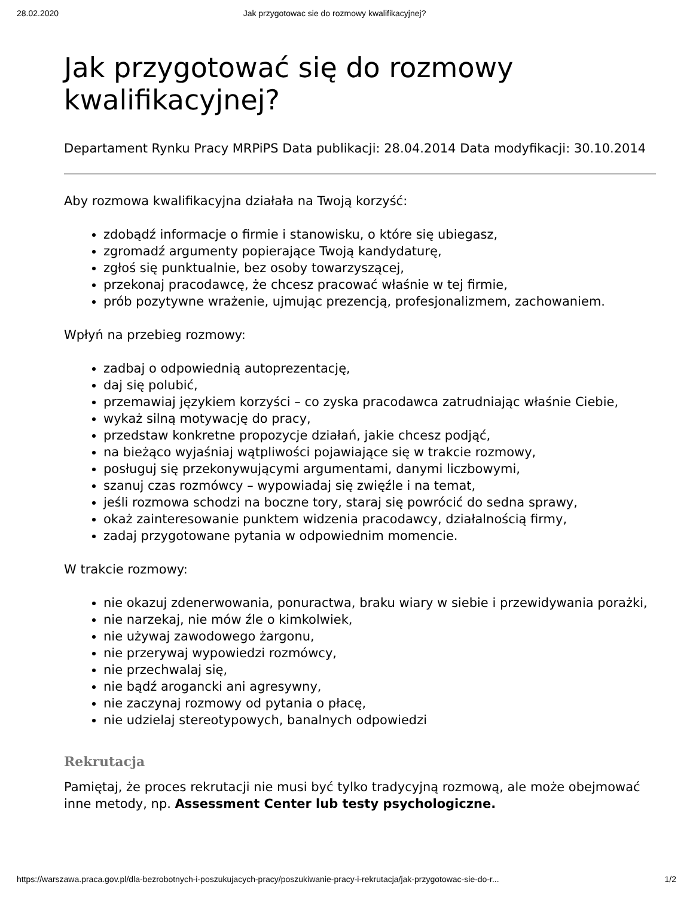28.02.2020 Jak przygotowac sie do rozmowy kwalifikacyjnej?
Jak przygotować się do rozmowy kwalifikacyjnej?
Departament Rynku Pracy MRPiPS Data publikacji: 28.04.2014 Data modyfikacji: 30.10.2014
Aby rozmowa kwalifikacyjna działała na Twoją korzyść:
zdobądź informacje o firmie i stanowisku, o które się ubiegasz,
zgromadź argumenty popierające Twoją kandydaturę,
zgłoś się punktualnie, bez osoby towarzyszącej,
przekonaj pracodawcę, że chcesz pracować właśnie w tej firmie,
prób pozytywne wrażenie, ujmując prezencją, profesjonalizmem, zachowaniem.
Wpłyń na przebieg rozmowy:
zadbaj o odpowiednią autoprezentację,
daj się polubić,
przemawiaj językiem korzyści – co zyska pracodawca zatrudniając właśnie Ciebie,
wykaż silną motywację do pracy,
przedstaw konkretne propozycje działań, jakie chcesz podjąć,
na bieżąco wyjaśniaj wątpliwości pojawiające się w trakcie rozmowy,
posługuj się przekonywującymi argumentami, danymi liczbowymi,
szanuj czas rozmówcy – wypowiadaj się zwięźle i na temat,
jeśli rozmowa schodzi na boczne tory, staraj się powrócić do sedna sprawy,
okaż zainteresowanie punktem widzenia pracodawcy, działalnością firmy,
zadaj przygotowane pytania w odpowiednim momencie.
W trakcie rozmowy:
nie okazuj zdenerwowania, ponuractwa, braku wiary w siebie i przewidywania porażki,
nie narzekaj, nie mów źle o kimkolwiek,
nie używaj zawodowego żargonu,
nie przerywaj wypowiedzi rozmówcy,
nie przechwalaj się,
nie bądź arogancki ani agresywny,
nie zaczynaj rozmowy od pytania o płacę,
nie udzielaj stereotypowych, banalnych odpowiedzi
Rekrutacja
Pamiętaj, że proces rekrutacji nie musi być tylko tradycyjną rozmową, ale może obejmować inne metody, np. Assessment Center lub testy psychologiczne.
https://warszawa.praca.gov.pl/dla-bezrobotnych-i-poszukujacych-pracy/poszukiwanie-pracy-i-rekrutacja/jak-przygotowac-sie-do-r... 1/2